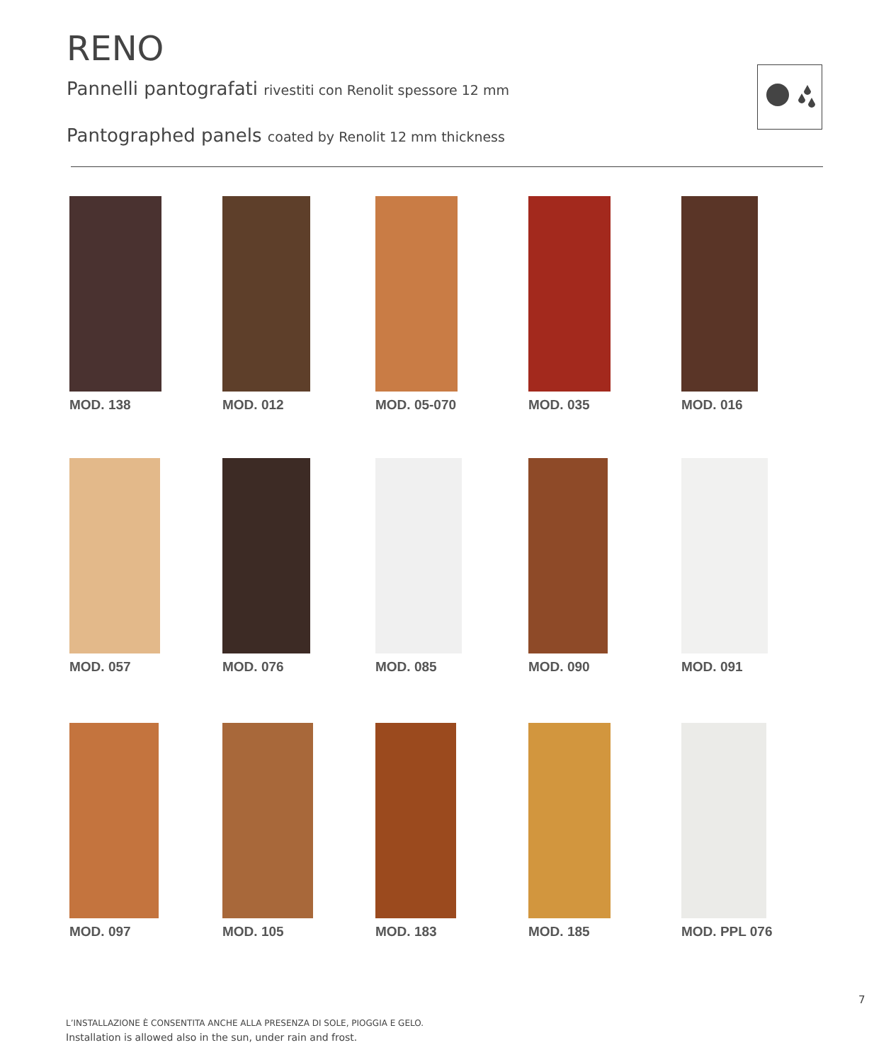RENO
Pannelli pantografati rivestiti con Renolit spessore 12 mm
Pantographed panels coated by Renolit 12 mm thickness
MOD. 138 MOD. 012 MOD. 05-070 MOD. 035 MOD. 016
MOD. 057 MOD. 076 MOD. 085 MOD. 090 MOD. 091
MOD. 097 MOD. 105 MOD. 183 MOD. 185 MOD. PPL 076
7
L’INSTALLAZIONE È CONSENTITA ANCHE ALLA PRESENZA DI SOLE, PIOGGIA E GELO.
Installation is allowed also in the sun, under rain and frost.